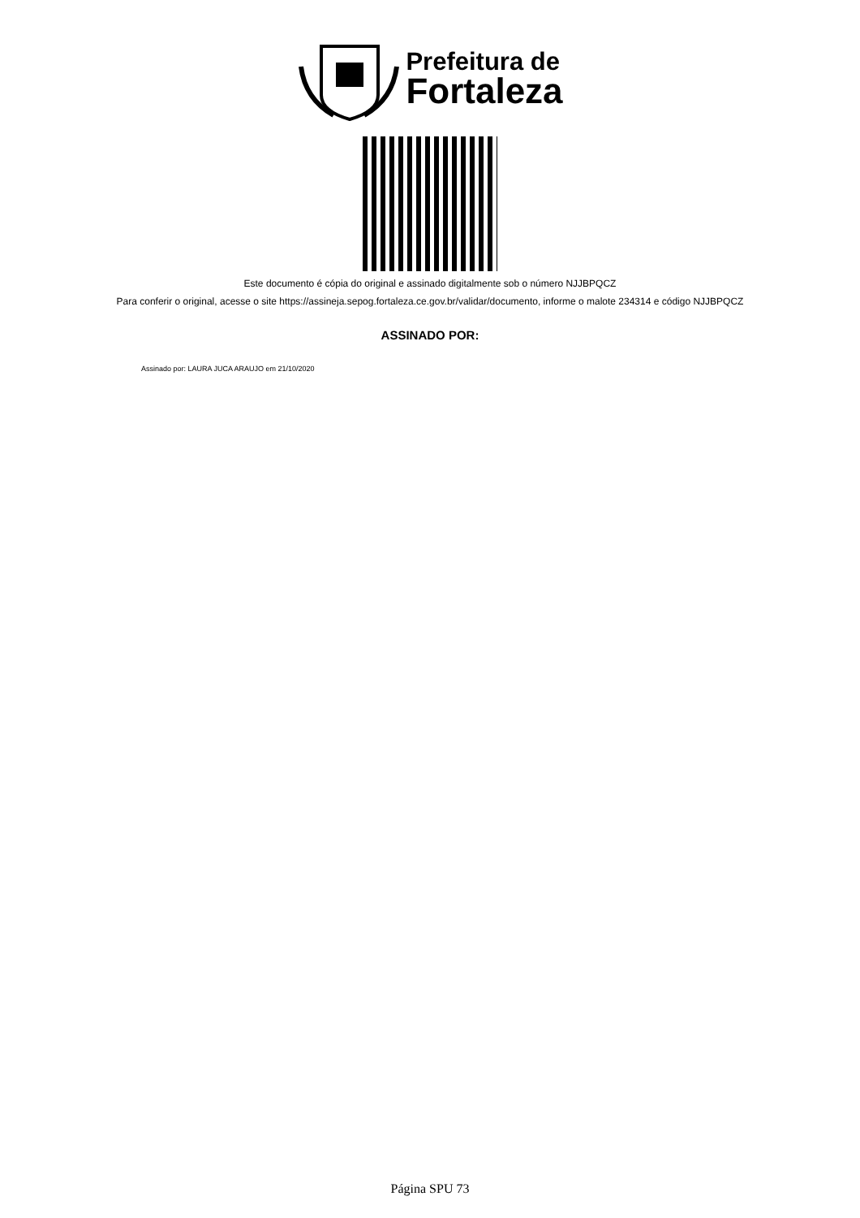Prefeitura de
Fortaleza
Este documento é cópia do original e assinado digitalmente sob o número NJJBPQCZ
Para conferir o original, acesse o site https://assineja.sepog.fortaleza.ce.gov.br/validar/documento, informe o malote 234314 e código NJJBPQCZ
ASSINADO POR:
Assinado por: LAURA JUCA ARAUJO em 21/10/2020
Página SPU 73